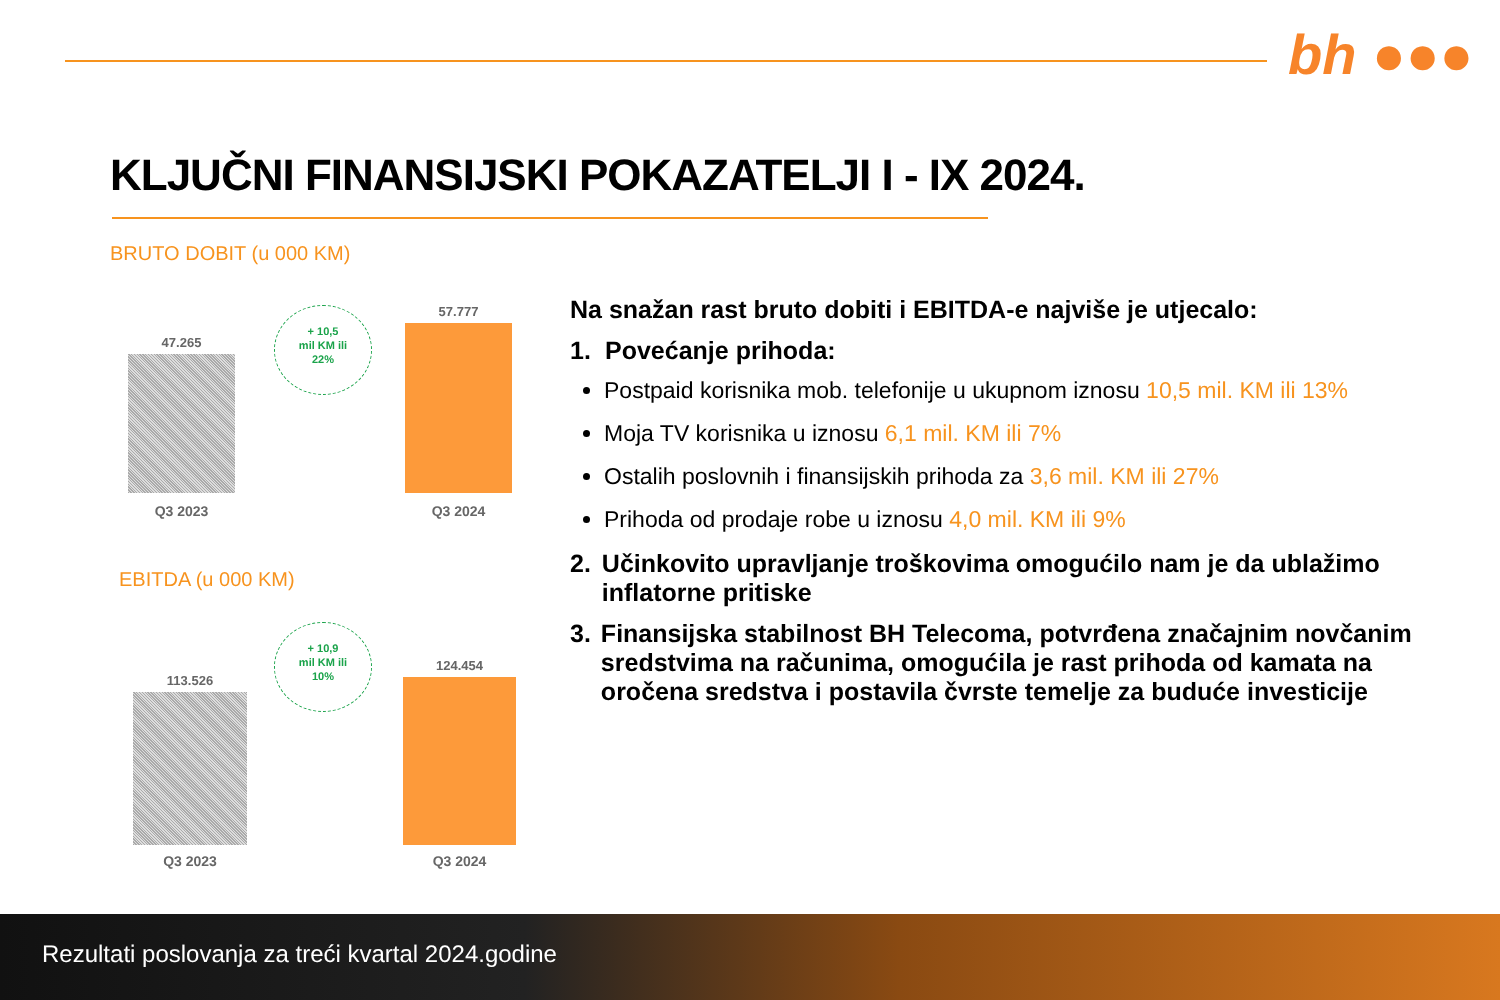bh ●●●
KLJUČNI FINANSIJSKI POKAZATELJI I - IX 2024.
BRUTO DOBIT (u 000 KM)
47.265
+ 10,5
mil KM ili
22%
57.777
Q3 2023 Q3 2024
EBITDA (u 000 KM)
113.526
+ 10,9
mil KM ili
10%
124.454
Q3 2023 Q3 2024
Na snažan rast bruto dobiti i EBITDA-e najviše je utjecalo:
1. Povećanje prihoda:
Postpaid korisnika mob. telefonije u ukupnom iznosu 10,5 mil. KM ili 13%
Moja TV korisnika u iznosu 6,1 mil. KM ili 7%
Ostalih poslovnih i finansijskih prihoda za 3,6 mil. KM ili 27%
Prihoda od prodaje robe u iznosu 4,0 mil. KM ili 9%
2. Učinkovito upravljanje troškovima omogućilo nam je da ublažimo inflatorne pritiske
3. Finansijska stabilnost BH Telecoma, potvrđena značajnim novčanim sredstvima na računima, omogućila je rast prihoda od kamata na oročena sredstva i postavila čvrste temelje za buduće investicije
Rezultati poslovanja za treći kvartal 2024.godine